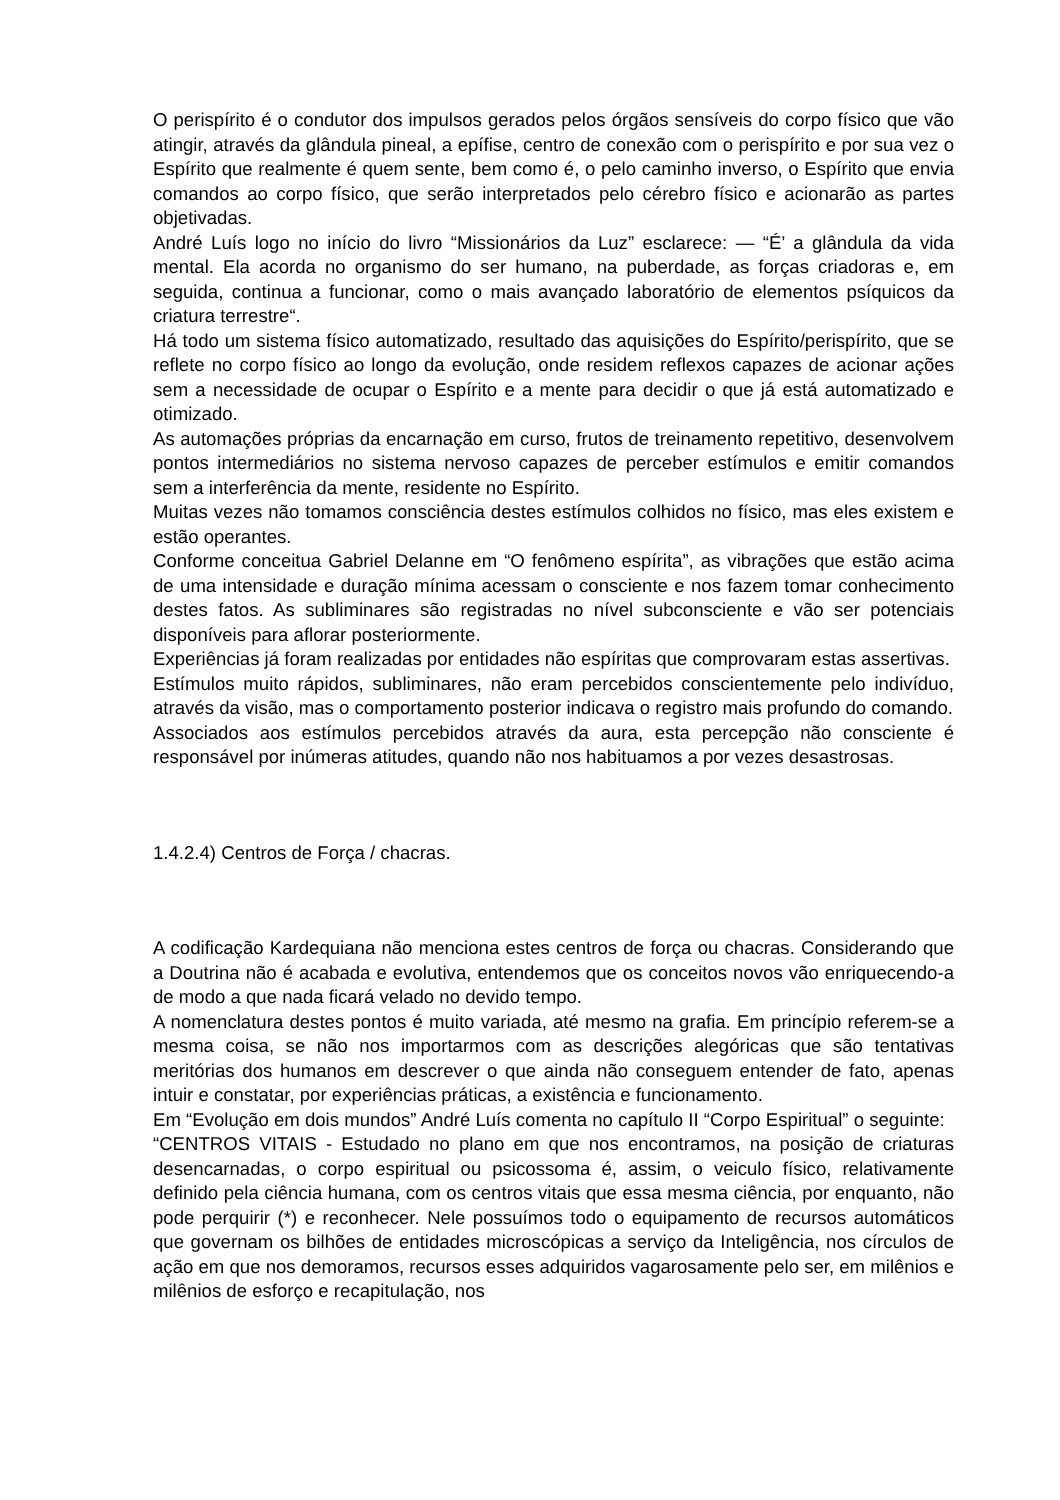O perispírito é o condutor dos impulsos gerados pelos órgãos sensíveis do corpo físico que vão atingir, através da glândula pineal, a epífise, centro de conexão com o perispírito e por sua vez o Espírito que realmente é quem sente, bem como é, o pelo caminho inverso, o Espírito que envia comandos ao corpo físico, que serão interpretados pelo cérebro físico e acionarão as partes objetivadas.
André Luís logo no início do livro “Missionários da Luz” esclarece: — “É’ a glândula da vida mental. Ela acorda no organismo do ser humano, na puberdade, as forças criadoras e, em seguida, continua a funcionar, como o mais avançado laboratório de elementos psíquicos da criatura terrestre“.
Há todo um sistema físico automatizado, resultado das aquisições do Espírito/perispírito, que se reflete no corpo físico ao longo da evolução, onde residem reflexos capazes de acionar ações sem a necessidade de ocupar o Espírito e a mente para decidir o que já está automatizado e otimizado.
As automações próprias da encarnação em curso, frutos de treinamento repetitivo, desenvolvem pontos intermediários no sistema nervoso capazes de perceber estímulos e emitir comandos sem a interferência da mente, residente no Espírito.
Muitas vezes não tomamos consciência destes estímulos colhidos no físico, mas eles existem e estão operantes.
Conforme conceitua Gabriel Delanne em “O fenômeno espírita”, as vibrações que estão acima de uma intensidade e duração mínima acessam o consciente e nos fazem tomar conhecimento destes fatos. As subliminares são registradas no nível subconsciente e vão ser potenciais disponíveis para aflorar posteriormente.
Experiências já foram realizadas por entidades não espíritas que comprovaram estas assertivas.
Estímulos muito rápidos, subliminares, não eram percebidos conscientemente pelo indivíduo, através da visão, mas o comportamento posterior indicava o registro mais profundo do comando.
Associados aos estímulos percebidos através da aura, esta percepção não consciente é responsável por inúmeras atitudes, quando não nos habituamos a por vezes desastrosas.
1.4.2.4) Centros de Força / chacras.
A codificação Kardequiana não menciona estes centros de força ou chacras. Considerando que a Doutrina não é acabada e evolutiva, entendemos que os conceitos novos vão enriquecendo-a de modo a que nada ficará velado no devido tempo.
A nomenclatura destes pontos é muito variada, até mesmo na grafia. Em princípio referem-se a mesma coisa, se não nos importarmos com as descrições alegóricas que são tentativas meritórias dos humanos em descrever o que ainda não conseguem entender de fato, apenas intuir e constatar, por experiências práticas, a existência e funcionamento.
Em “Evolução em dois mundos” André Luís comenta no capítulo II “Corpo Espiritual” o seguinte:
“CENTROS VITAIS - Estudado no plano em que nos encontramos, na posição de criaturas desencarnadas, o corpo espiritual ou psicossoma é, assim, o veiculo físico, relativamente definido pela ciência humana, com os centros vitais que essa mesma ciência, por enquanto, não pode perquirir (*) e reconhecer. Nele possuímos todo o equipamento de recursos automáticos que governam os bilhões de entidades microscópicas a serviço da Inteligência, nos círculos de ação em que nos demoramos, recursos esses adquiridos vagarosamente pelo ser, em milênios e milênios de esforço e recapitulação, nos